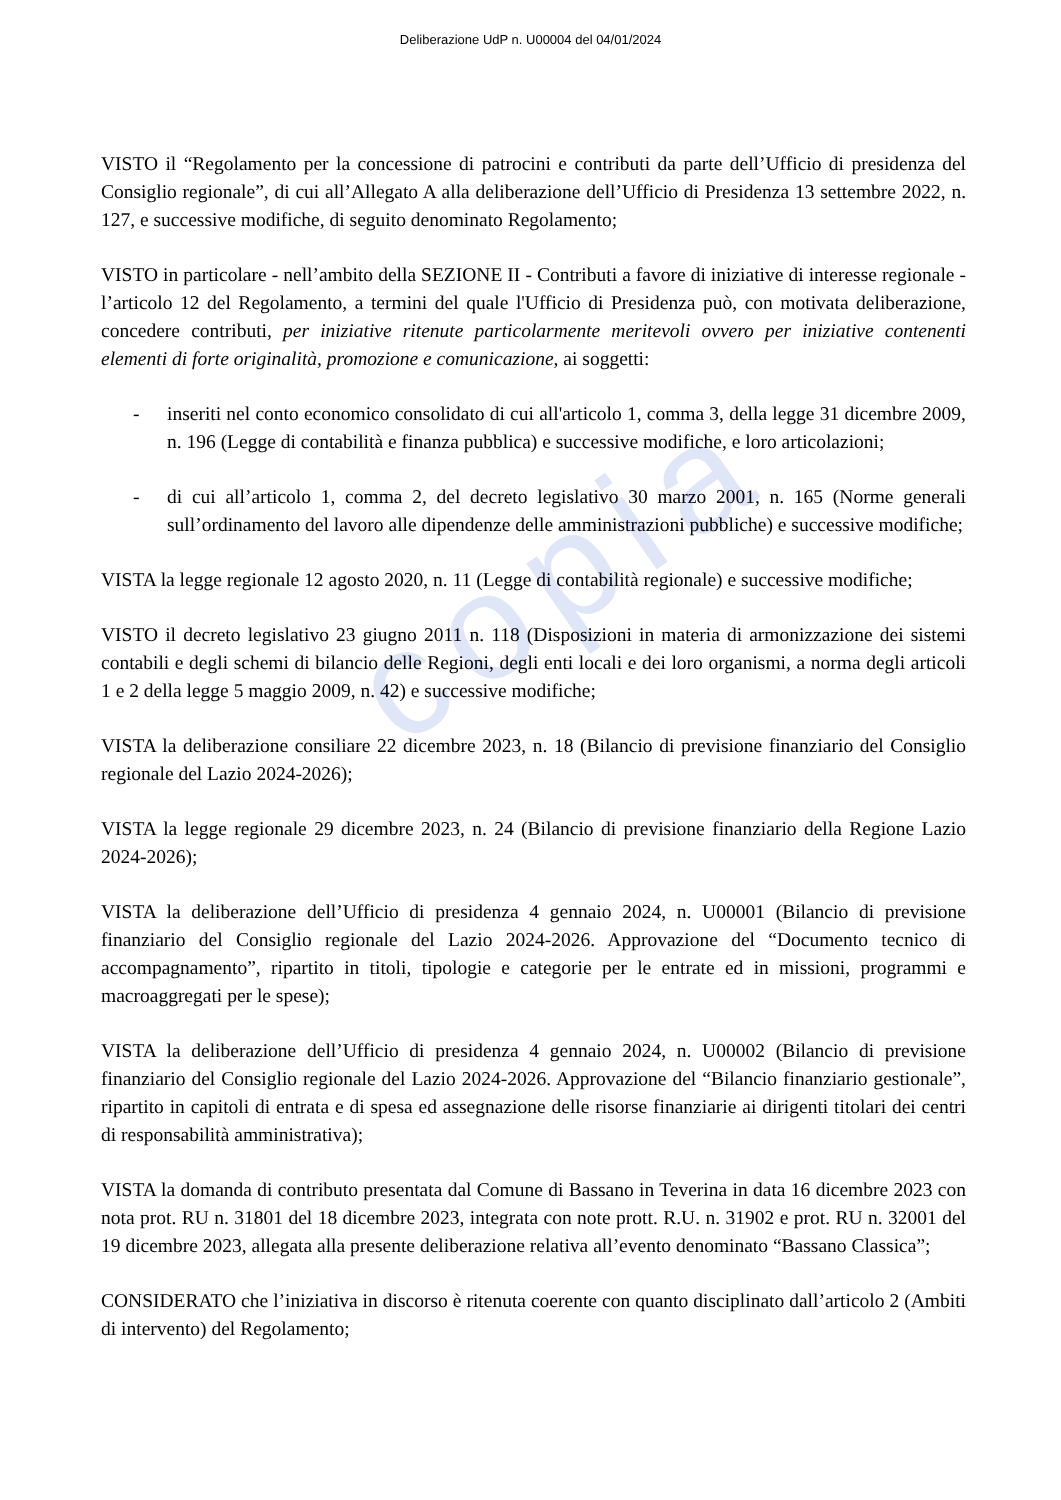copia
Deliberazione UdP n. U00004 del 04/01/2024
VISTO il “Regolamento per la concessione di patrocini e contributi da parte dell’Ufficio di presidenza del Consiglio regionale”, di cui all’Allegato A alla deliberazione dell’Ufficio di Presidenza 13 settembre 2022, n. 127, e successive modifiche, di seguito denominato Regolamento;
VISTO in particolare - nell’ambito della SEZIONE II - Contributi a favore di iniziative di interesse regionale - l’articolo 12 del Regolamento, a termini del quale l'Ufficio di Presidenza può, con motivata deliberazione, concedere contributi, per iniziative ritenute particolarmente meritevoli ovvero per iniziative contenenti elementi di forte originalità, promozione e comunicazione, ai soggetti:
- inseriti nel conto economico consolidato di cui all'articolo 1, comma 3, della legge 31 dicembre 2009, n. 196 (Legge di contabilità e finanza pubblica) e successive modifiche, e loro articolazioni;
- di cui all’articolo 1, comma 2, del decreto legislativo 30 marzo 2001, n. 165 (Norme generali sull’ordinamento del lavoro alle dipendenze delle amministrazioni pubbliche) e successive modifiche;
VISTA la legge regionale 12 agosto 2020, n. 11 (Legge di contabilità regionale) e successive modifiche;
VISTO il decreto legislativo 23 giugno 2011 n. 118 (Disposizioni in materia di armonizzazione dei sistemi contabili e degli schemi di bilancio delle Regioni, degli enti locali e dei loro organismi, a norma degli articoli 1 e 2 della legge 5 maggio 2009, n. 42) e successive modifiche;
VISTA la deliberazione consiliare 22 dicembre 2023, n. 18 (Bilancio di previsione finanziario del Consiglio regionale del Lazio 2024-2026);
VISTA la legge regionale 29 dicembre 2023, n. 24 (Bilancio di previsione finanziario della Regione Lazio 2024-2026);
VISTA la deliberazione dell’Ufficio di presidenza 4 gennaio 2024, n. U00001 (Bilancio di previsione finanziario del Consiglio regionale del Lazio 2024-2026. Approvazione del “Documento tecnico di accompagnamento”, ripartito in titoli, tipologie e categorie per le entrate ed in missioni, programmi e macroaggregati per le spese);
VISTA la deliberazione dell’Ufficio di presidenza 4 gennaio 2024, n. U00002 (Bilancio di previsione finanziario del Consiglio regionale del Lazio 2024-2026. Approvazione del “Bilancio finanziario gestionale”, ripartito in capitoli di entrata e di spesa ed assegnazione delle risorse finanziarie ai dirigenti titolari dei centri di responsabilità amministrativa);
VISTA la domanda di contributo presentata dal Comune di Bassano in Teverina in data 16 dicembre 2023 con nota prot. RU n. 31801 del 18 dicembre 2023, integrata con note prott. R.U. n. 31902 e prot. RU n. 32001 del 19 dicembre 2023, allegata alla presente deliberazione relativa all’evento denominato “Bassano Classica”;
CONSIDERATO che l’iniziativa in discorso è ritenuta coerente con quanto disciplinato dall’articolo 2 (Ambiti di intervento) del Regolamento;